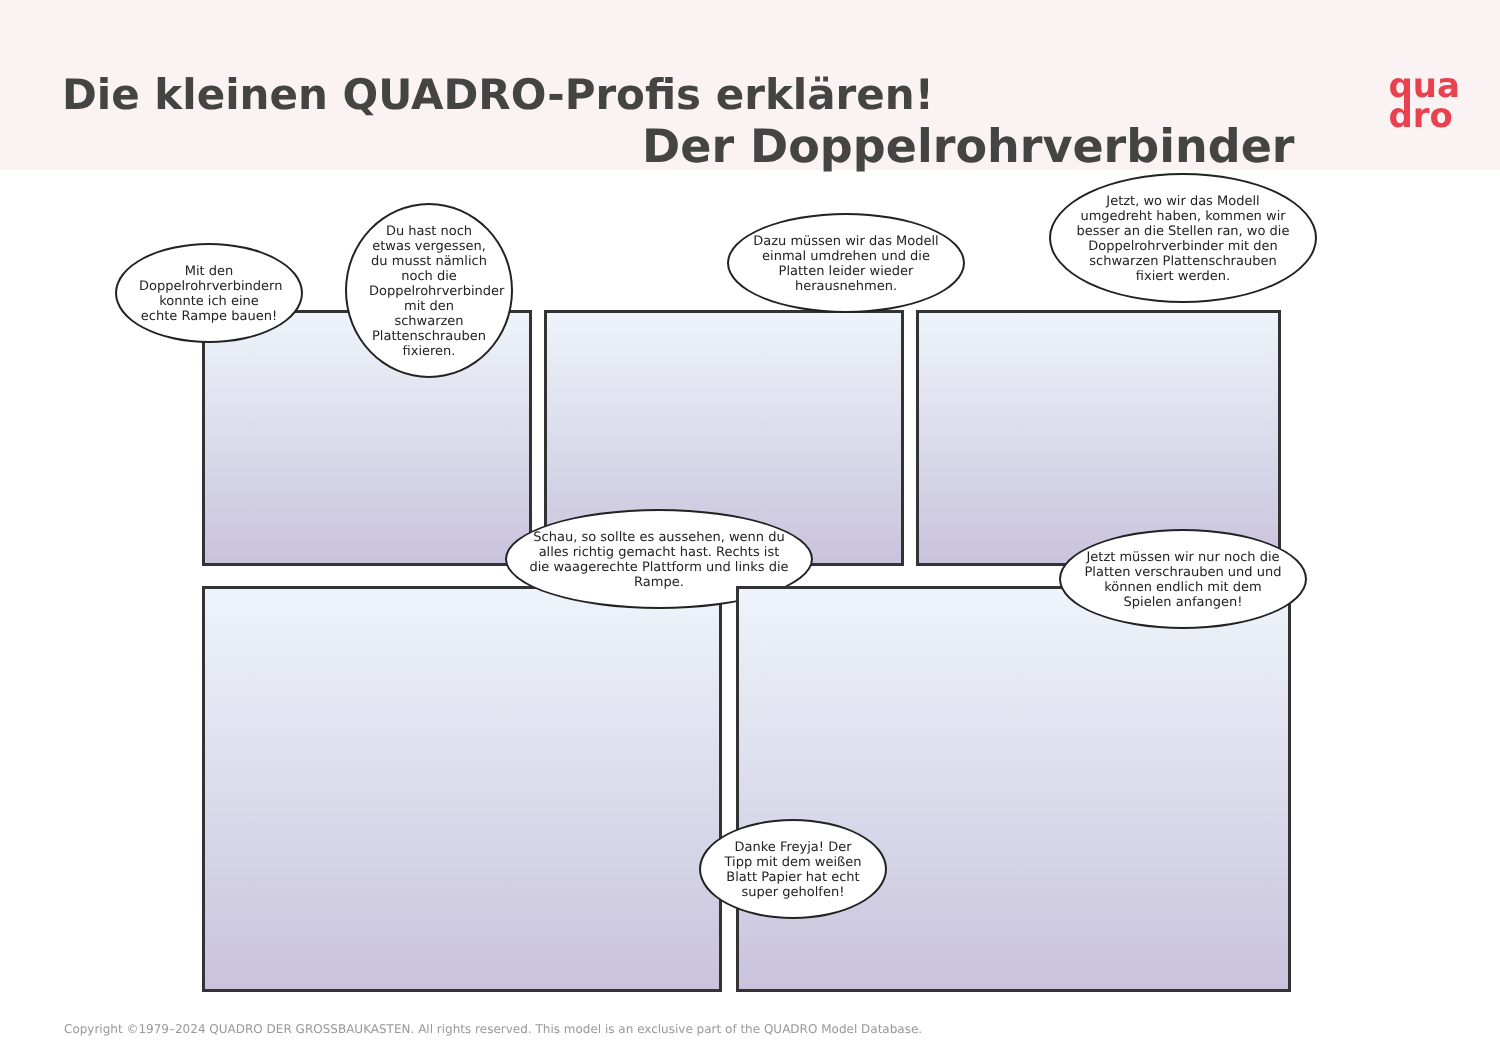Die kleinen QUADRO-Profis erklären!
Der Doppelrohrverbinder
qua
dro
Mit den Doppelrohrverbindern konnte ich eine echte Rampe bauen!
Du hast noch etwas vergessen, du musst nämlich noch die Doppelrohrverbinder mit den schwarzen Plattenschrauben fixieren.
Dazu müssen wir das Modell einmal umdrehen und die Platten leider wieder herausnehmen.
Jetzt, wo wir das Modell umgedreht haben, kommen wir besser an die Stellen ran, wo die Doppelrohrverbinder mit den schwarzen Plattenschrauben fixiert werden.
Schau, so sollte es aussehen, wenn du alles richtig gemacht hast. Rechts ist die waagerechte Plattform und links die Rampe.
Jetzt müssen wir nur noch die Platten verschrauben und und können endlich mit dem Spielen anfangen!
Danke Freyja! Der Tipp mit dem weißen Blatt Papier hat echt super geholfen!
Copyright ©1979–2024 QUADRO DER GROSSBAUKASTEN. All rights reserved. This model is an exclusive part of the QUADRO Model Database.